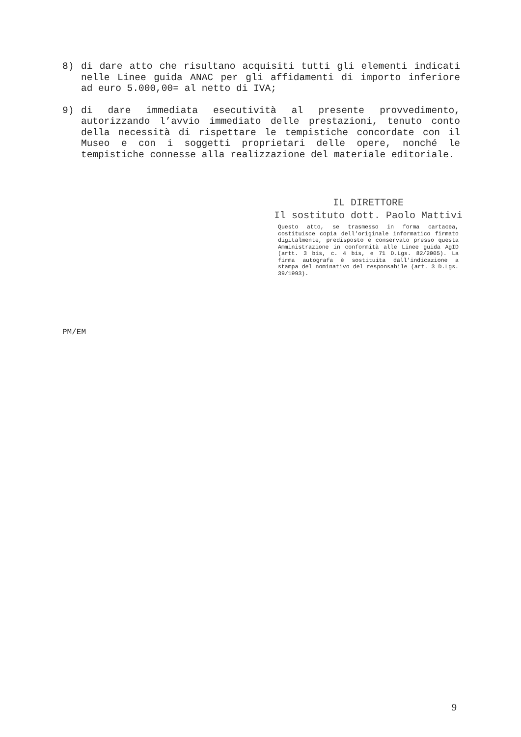8) di dare atto che risultano acquisiti tutti gli elementi indicati nelle Linee guida ANAC per gli affidamenti di importo inferiore ad euro 5.000,00= al netto di IVA;
9) di dare immediata esecutività al presente provvedimento, autorizzando l’avvio immediato delle prestazioni, tenuto conto della necessità di rispettare le tempistiche concordate con il Museo e con i soggetti proprietari delle opere, nonché le tempistiche connesse alla realizzazione del materiale editoriale.
IL DIRETTORE
Il sostituto dott. Paolo Mattivi
Questo atto, se trasmesso in forma cartacea, costituisce copia dell’originale informatico firmato digitalmente, predisposto e conservato presso questa Amministrazione in conformità alle Linee guida AgID (artt. 3 bis, c. 4 bis, e 71 D.Lgs. 82/2005). La firma autografa è sostituita dall'indicazione a stampa del nominativo del responsabile (art. 3 D.Lgs. 39/1993).
PM/EM
9